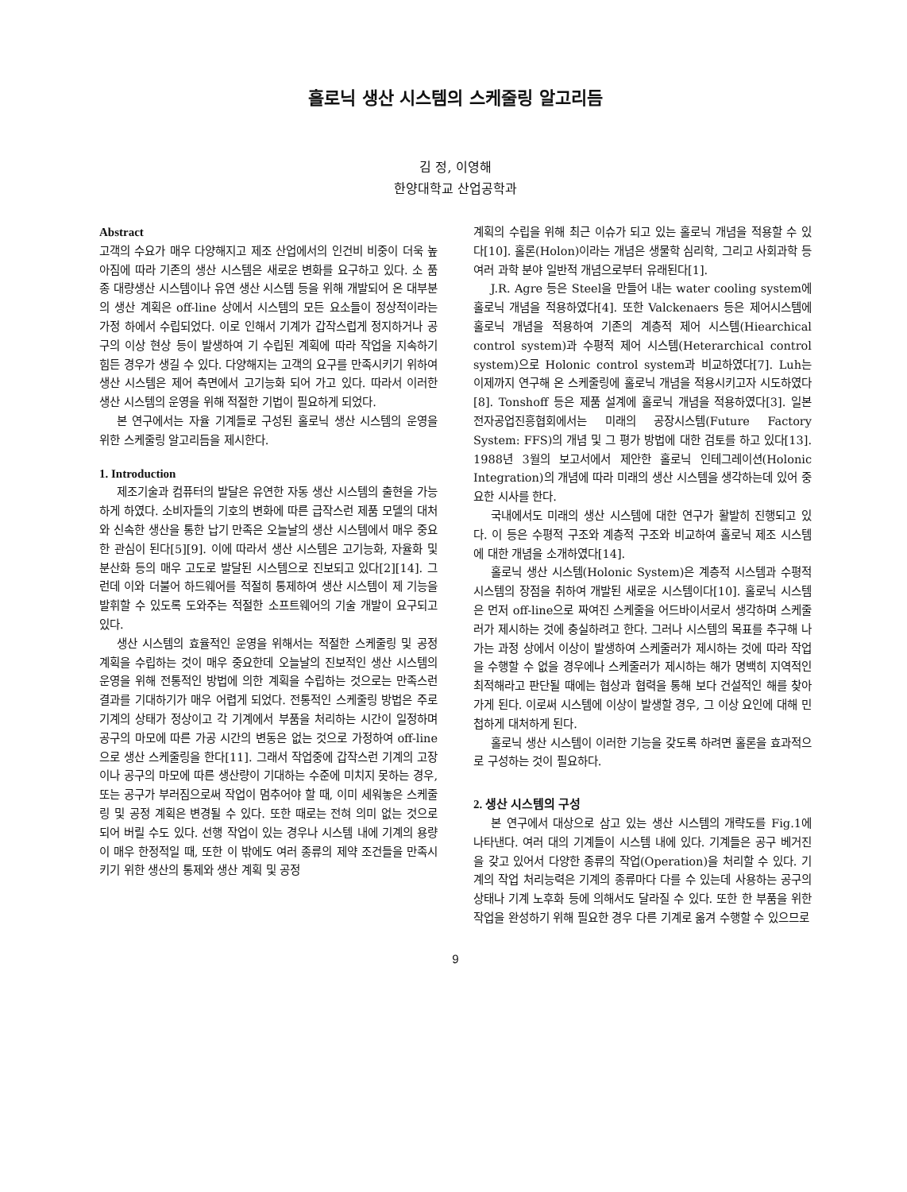홀로닉 생산 시스템의 스케줄링 알고리듬
김 정, 이영해
한양대학교 산업공학과
Abstract
고객의 수요가 매우 다양해지고 제조 산업에서의 인건비 비중이 더욱 높아짐에 따라 기존의 생산 시스템은 새로운 변화를 요구하고 있다. 소 품종 대량생산 시스템이나 유연 생산 시스템 등을 위해 개발되어 온 대부분의 생산 계획은 off-line 상에서 시스템의 모든 요소들이 정상적이라는 가정 하에서 수립되었다. 이로 인해서 기계가 갑작스럽게 정지하거나 공구의 이상 현상 등이 발생하여 기 수립된 계획에 따라 작업을 지속하기 힘든 경우가 생길 수 있다. 다양해지는 고객의 요구를 만족시키기 위하여 생산 시스템은 제어 측면에서 고기능화 되어 가고 있다. 따라서 이러한 생산 시스템의 운영을 위해 적절한 기법이 필요하게 되었다.
본 연구에서는 자율 기계들로 구성된 홀로닉 생산 시스템의 운영을 위한 스케줄링 알고리듬을 제시한다.
1. Introduction
제조기술과 컴퓨터의 발달은 유연한 자동 생산 시스템의 출현을 가능하게 하였다. 소비자들의 기호의 변화에 따른 급작스런 제품 모델의 대처와 신속한 생산을 통한 납기 만족은 오늘날의 생산 시스템에서 매우 중요한 관심이 된다[5][9]. 이에 따라서 생산 시스템은 고기능화, 자율화 및 분산화 등의 매우 고도로 발달된 시스템으로 진보되고 있다[2][14]. 그런데 이와 더불어 하드웨어를 적절히 통제하여 생산 시스템이 제 기능을 발휘할 수 있도록 도와주는 적절한 소프트웨어의 기술 개발이 요구되고 있다.
생산 시스템의 효율적인 운영을 위해서는 적절한 스케줄링 및 공정 계획을 수립하는 것이 매우 중요한데 오늘날의 진보적인 생산 시스템의 운영을 위해 전통적인 방법에 의한 계획을 수립하는 것으로는 만족스런 결과를 기대하기가 매우 어렵게 되었다. 전통적인 스케줄링 방법은 주로 기계의 상태가 정상이고 각 기계에서 부품을 처리하는 시간이 일정하며 공구의 마모에 따른 가공 시간의 변동은 없는 것으로 가정하여 off-line으로 생산 스케줄링을 한다[11]. 그래서 작업중에 갑작스런 기계의 고장이나 공구의 마모에 따른 생산량이 기대하는 수준에 미치지 못하는 경우, 또는 공구가 부러짐으로써 작업이 멈추어야 할 때, 이미 세워놓은 스케줄링 및 공정 계획은 변경될 수 있다. 또한 때로는 전혀 의미 없는 것으로 되어 버릴 수도 있다. 선행 작업이 있는 경우나 시스템 내에 기계의 용량이 매우 한정적일 때, 또한 이 밖에도 여러 종류의 제약 조건들을 만족시키기 위한 생산의 통제와 생산 계획 및 공정
계획의 수립을 위해 최근 이슈가 되고 있는 홀로닉 개념을 적용할 수 있다[10]. 홀론(Holon)이라는 개념은 생물학 심리학, 그리고 사회과학 등 여러 과학 분야 일반적 개념으로부터 유래된다[1].
J.R. Agre 등은 Steel을 만들어 내는 water cooling system에 홀로닉 개념을 적용하였다[4]. 또한 Valckenaers 등은 제어시스템에 홀로닉 개념을 적용하여 기존의 계층적 제어 시스템(Hiearchical control system)과 수평적 제어 시스템(Heterarchical control system)으로 Holonic control system과 비교하였다[7]. Luh는 이제까지 연구해 온 스케줄링에 홀로닉 개념을 적용시키고자 시도하였다[8]. Tonshoff 등은 제품 설계에 홀로닉 개념을 적용하였다[3]. 일본 전자공업진흥협회에서는 미래의 공장시스템(Future Factory System: FFS)의 개념 및 그 평가 방법에 대한 검토를 하고 있다[13]. 1988년 3월의 보고서에서 제안한 홀로닉 인테그레이션(Holonic Integration)의 개념에 따라 미래의 생산 시스템을 생각하는데 있어 중요한 시사를 한다.
국내에서도 미래의 생산 시스템에 대한 연구가 활발히 진행되고 있다. 이 등은 수평적 구조와 계층적 구조와 비교하여 홀로닉 제조 시스템에 대한 개념을 소개하였다[14].
홀로닉 생산 시스템(Holonic System)은 계층적 시스템과 수평적 시스템의 장점을 취하여 개발된 새로운 시스템이다[10]. 홀로닉 시스템은 먼저 off-line으로 짜여진 스케줄을 어드바이서로서 생각하며 스케줄러가 제시하는 것에 충실하려고 한다. 그러나 시스템의 목표를 추구해 나가는 과정 상에서 이상이 발생하여 스케줄러가 제시하는 것에 따라 작업을 수행할 수 없을 경우에나 스케줄러가 제시하는 해가 명백히 지역적인 최적해라고 판단될 때에는 협상과 협력을 통해 보다 건설적인 해를 찾아가게 된다. 이로써 시스템에 이상이 발생할 경우, 그 이상 요인에 대해 민첩하게 대처하게 된다.
홀로닉 생산 시스템이 이러한 기능을 갖도록 하려면 홀론을 효과적으로 구성하는 것이 필요하다.
2. 생산 시스템의 구성
본 연구에서 대상으로 삼고 있는 생산 시스템의 개략도를 Fig.1에 나타낸다. 여러 대의 기계들이 시스템 내에 있다. 기계들은 공구 베거진을 갖고 있어서 다양한 종류의 작업(Operation)을 처리할 수 있다. 기계의 작업 처리능력은 기계의 종류마다 다를 수 있는데 사용하는 공구의 상태나 기계 노후화 등에 의해서도 달라질 수 있다. 또한 한 부품을 위한 작업을 완성하기 위해 필요한 경우 다른 기계로 옮겨 수행할 수 있으므로
9